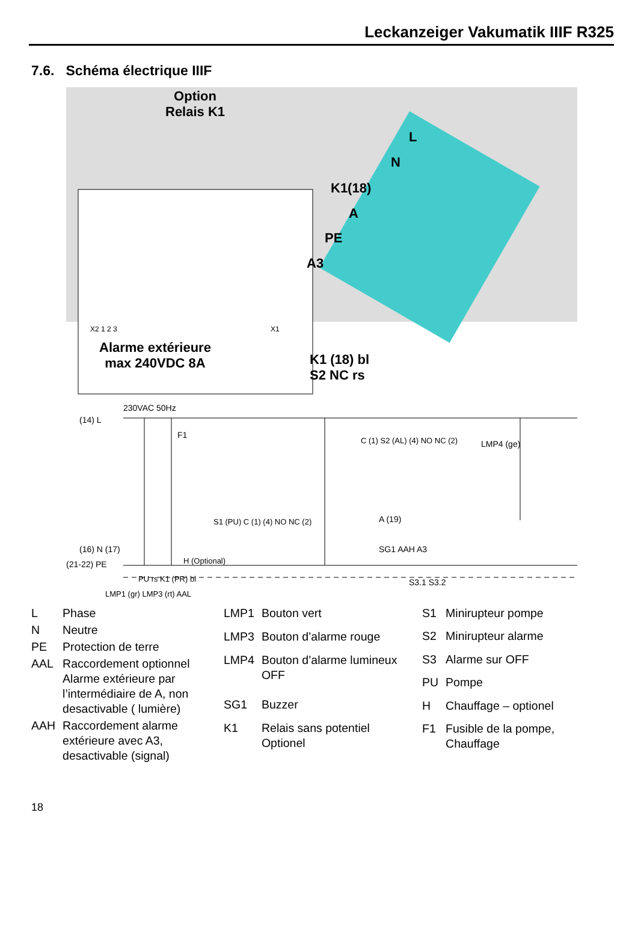Leckanzeiger Vakumatik IIIF R325
7.6. Schéma électrique IIIF
Option
Relais K1
L
N
K1(18)
A
PE
A3
X2 1 2 3 X1
Alarme extérieure
max 240VDC 8A
K1 (18) bl
S2 NC rs
230VAC 50Hz
(14) L
F1
C (1) S2 (AL) (4) NO NC (2) LMP4 (ge)
S1 (PU) C (1) (4) NO NC (2) A (19)
SG1 AAH A3
H (Optional)
PU rs K1 (PR) bl S3.1 S3.2
LMP1 (gr) LMP3 (rt) AAL
(16) N (17)
(21-22) PE
| L | Phase |
| N | Neutre |
| PE | Protection de terre |
| AAL | Raccordement optionnel Alarme extérieure par l’intermédiaire de A, non desactivable ( lumière) |
| AAH | Raccordement alarme extérieure avec A3, desactivable (signal) |
| LMP1 | Bouton vert |
| LMP3 | Bouton d’alarme rouge |
| LMP4 | Bouton d’alarme lumineux OFF |
| SG1 | Buzzer |
| K1 | Relais sans potentiel Optionel |
| S1 | Minirupteur pompe |
| S2 | Minirupteur alarme |
| S3 | Alarme sur OFF |
| PU | Pompe |
| H | Chauffage – optionel |
| F1 | Fusible de la pompe, Chauffage |
18